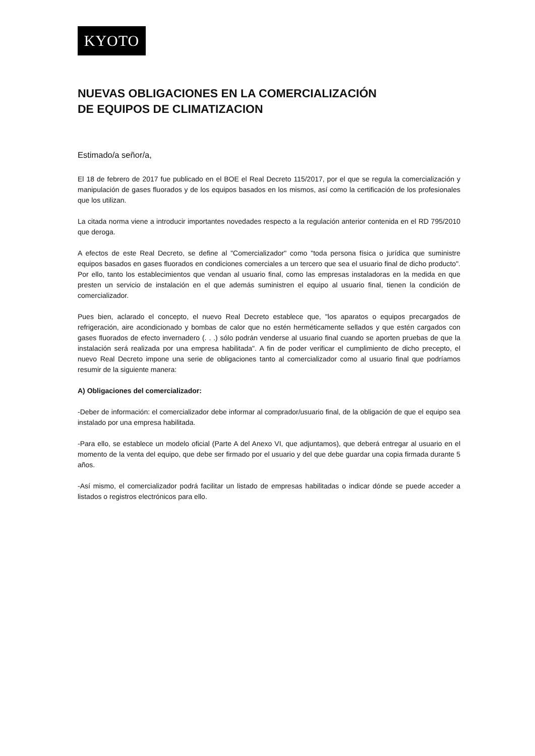KYOTO
NUEVAS OBLIGACIONES EN LA COMERCIALIZACIÓN
DE EQUIPOS DE CLIMATIZACION
Estimado/a señor/a,
El 18 de febrero de 2017 fue publicado en el BOE el Real Decreto 115/2017, por el que se regula la comercialización y manipulación de gases fluorados y de los equipos basados en los mismos, así como la certificación de los profesionales que los utilizan.
La citada norma viene a introducir importantes novedades respecto a la regulación anterior contenida en el RD 795/2010 que deroga.
A efectos de este Real Decreto, se define al "Comercializador" como "toda persona física o jurídica que suministre equipos basados en gases fluorados en condiciones comerciales a un tercero que sea el usuario final de dicho producto". Por ello, tanto los establecimientos que vendan al usuario final, como las empresas instaladoras en la medida en que presten un servicio de instalación en el que además suministren el equipo al usuario final, tienen la condición de comercializador.
Pues bien, aclarado el concepto, el nuevo Real Decreto establece que, "los aparatos o equipos precargados de refrigeración, aire acondicionado y bombas de calor que no estén herméticamente sellados y que estén cargados con gases fluorados de efecto invernadero (. . .) sólo podrán venderse al usuario final cuando se aporten pruebas de que la instalación será realizada por una empresa habilitada". A fin de poder verificar el cumplimiento de dicho precepto, el nuevo Real Decreto impone una serie de obligaciones tanto al comercializador como al usuario final que podríamos resumir de la siguiente manera:
A) Obligaciones del comercializador:
-Deber de información: el comercializador debe informar al comprador/usuario final, de la obligación de que el equipo sea instalado por una empresa habilitada.
-Para ello, se establece un modelo oficial (Parte A del Anexo VI, que adjuntamos), que deberá entregar al usuario en el momento de la venta del equipo, que debe ser firmado por el usuario y del que debe guardar una copia firmada durante 5 años.
-Así mismo, el comercializador podrá facilitar un listado de empresas habilitadas o indicar dónde se puede acceder a listados o registros electrónicos para ello.